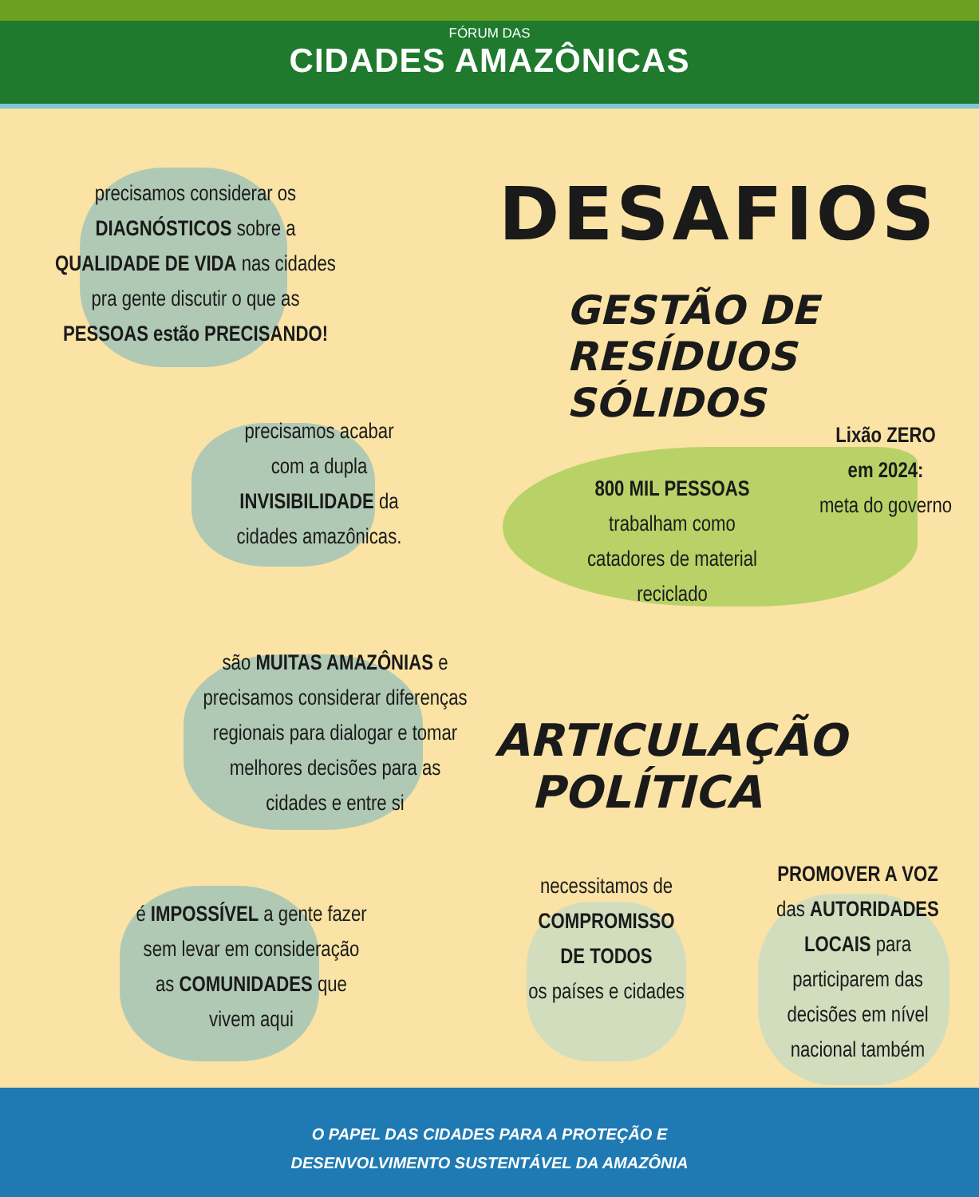FÓRUM DAS
CIDADES AMAZÔNICAS
precisamos considerar os
DIAGNÓSTICOS sobre a
QUALIDADE DE VIDA nas cidades
pra gente discutir o que as
PESSOAS estão PRECISANDO!
DESAFIOS
GESTÃO DE
RESÍDUOS SÓLIDOS
precisamos acabar
com a dupla
INVISIBILIDADE da
cidades amazônicas.
Lixão ZERO
em 2024:
meta do governo
800 MIL PESSOAS
trabalham como
catadores de material
reciclado
são MUITAS AMAZÔNIAS e
precisamos considerar diferenças
regionais para dialogar e tomar
melhores decisões para as
cidades e entre si
ARTICULAÇÃO
POLÍTICA
é IMPOSSÍVEL a gente fazer
sem levar em consideração
as COMUNIDADES que
vivem aqui
necessitamos de
COMPROMISSO
DE TODOS
os países e cidades
PROMOVER A VOZ
das AUTORIDADES
LOCAIS para
participarem das
decisões em nível
nacional também
O PAPEL DAS CIDADES PARA A PROTEÇÃO E
DESENVOLVIMENTO SUSTENTÁVEL DA AMAZÔNIA